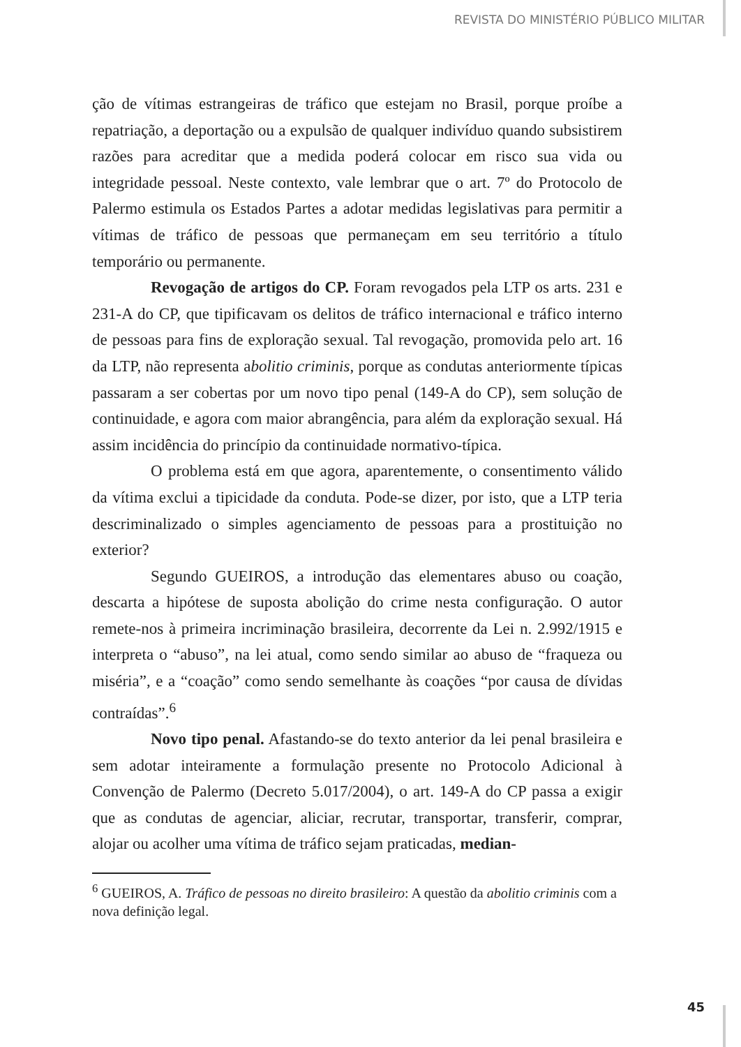REVISTA DO MINISTÉRIO PÚBLICO MILITAR
ção de vítimas estrangeiras de tráfico que estejam no Brasil, porque proíbe a repatriação, a deportação ou a expulsão de qualquer indivíduo quando subsistirem razões para acreditar que a medida poderá colocar em risco sua vida ou integridade pessoal. Neste contexto, vale lembrar que o art. 7º do Protocolo de Palermo estimula os Estados Partes a adotar medidas legislativas para permitir a vítimas de tráfico de pessoas que permaneçam em seu território a título temporário ou permanente.
Revogação de artigos do CP. Foram revogados pela LTP os arts. 231 e 231-A do CP, que tipificavam os delitos de tráfico internacional e tráfico interno de pessoas para fins de exploração sexual. Tal revogação, promovida pelo art. 16 da LTP, não representa abolitio criminis, porque as condutas anteriormente típicas passaram a ser cobertas por um novo tipo penal (149-A do CP), sem solução de continuidade, e agora com maior abrangência, para além da exploração sexual. Há assim incidência do princípio da continuidade normativo-típica.
O problema está em que agora, aparentemente, o consentimento válido da vítima exclui a tipicidade da conduta. Pode-se dizer, por isto, que a LTP teria descriminalizado o simples agenciamento de pessoas para a prostituição no exterior?
Segundo GUEIROS, a introdução das elementares abuso ou coação, descarta a hipótese de suposta abolição do crime nesta configuração. O autor remete-nos à primeira incriminação brasileira, decorrente da Lei n. 2.992/1915 e interpreta o “abuso”, na lei atual, como sendo similar ao abuso de “fraqueza ou miséria”, e a “coação” como sendo semelhante às coações “por causa de dívidas contraídas”.<sup>6</sup>
Novo tipo penal. Afastando-se do texto anterior da lei penal brasileira e sem adotar inteiramente a formulação presente no Protocolo Adicional à Convenção de Palermo (Decreto 5.017/2004), o art. 149-A do CP passa a exigir que as condutas de agenciar, aliciar, recrutar, transportar, transferir, comprar, alojar ou acolher uma vítima de tráfico sejam praticadas, median-
<sup>6</sup> GUEIROS, A. Tráfico de pessoas no direito brasileiro: A questão da abolitio criminis com a nova definição legal.
45